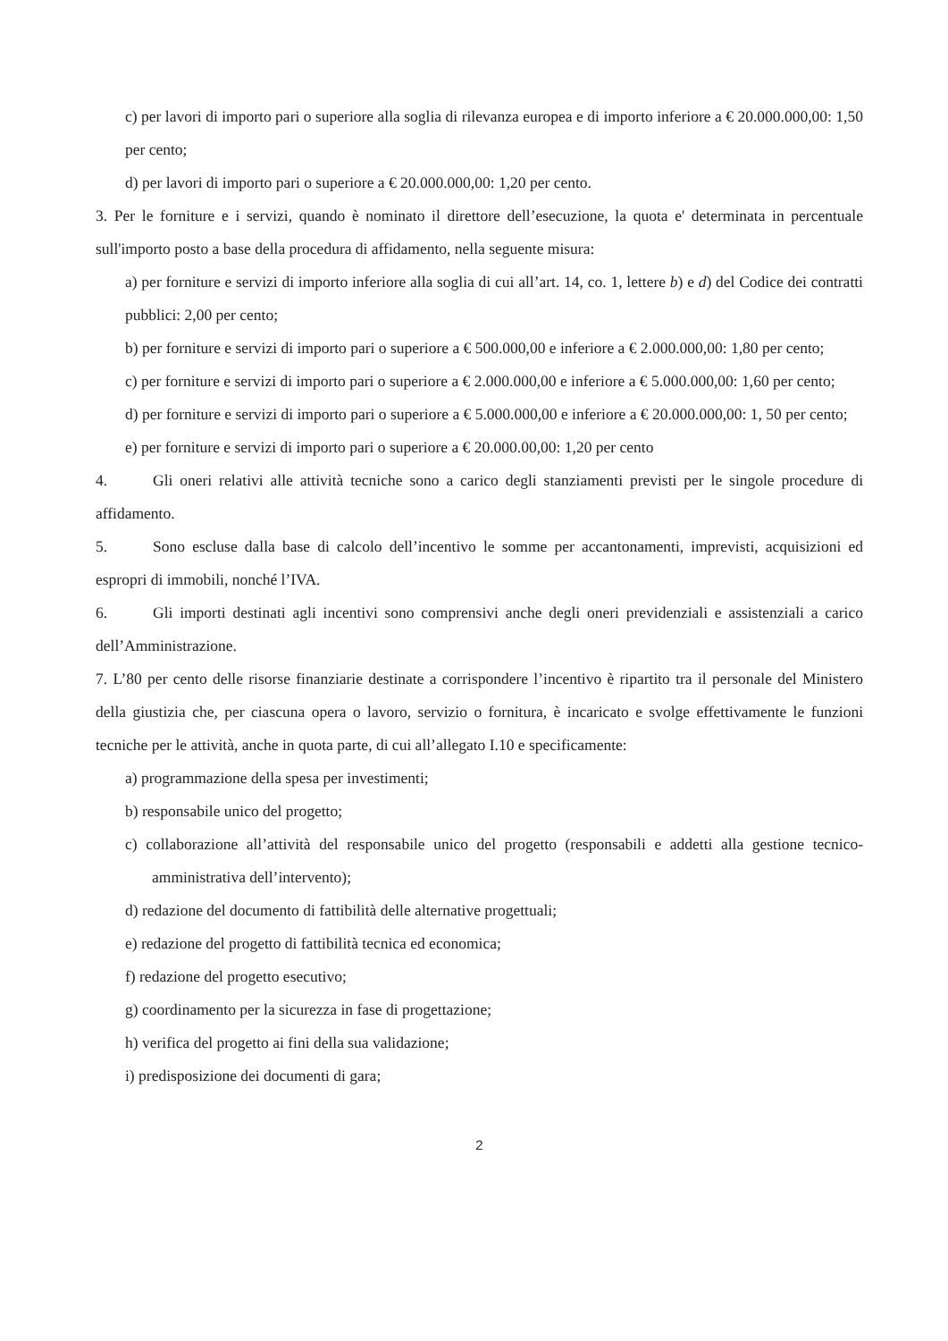c) per lavori di importo pari o superiore alla soglia di rilevanza europea e di importo inferiore a € 20.000.000,00: 1,50 per cento;
d) per lavori di importo pari o superiore a € 20.000.000,00: 1,20 per cento.
3. Per le forniture e i servizi, quando è nominato il direttore dell’esecuzione, la quota e' determinata in percentuale sull'importo posto a base della procedura di affidamento, nella seguente misura:
a) per forniture e servizi di importo inferiore alla soglia di cui all’art. 14, co. 1, lettere b) e d) del Codice dei contratti pubblici: 2,00 per cento;
b) per forniture e servizi di importo pari o superiore a € 500.000,00 e inferiore a € 2.000.000,00: 1,80 per cento;
c) per forniture e servizi di importo pari o superiore a € 2.000.000,00 e inferiore a € 5.000.000,00: 1,60 per cento;
d) per forniture e servizi di importo pari o superiore a € 5.000.000,00 e inferiore a € 20.000.000,00: 1, 50 per cento;
e) per forniture e servizi di importo pari o superiore a € 20.000.00,00: 1,20 per cento
4. Gli oneri relativi alle attività tecniche sono a carico degli stanziamenti previsti per le singole procedure di affidamento.
5. Sono escluse dalla base di calcolo dell’incentivo le somme per accantonamenti, imprevisti, acquisizioni ed espropri di immobili, nonché l’IVA.
6. Gli importi destinati agli incentivi sono comprensivi anche degli oneri previdenziali e assistenziali a carico dell’Amministrazione.
7. L’80 per cento delle risorse finanziarie destinate a corrispondere l’incentivo è ripartito tra il personale del Ministero della giustizia che, per ciascuna opera o lavoro, servizio o fornitura, è incaricato e svolge effettivamente le funzioni tecniche per le attività, anche in quota parte, di cui all’allegato I.10 e specificamente:
a) programmazione della spesa per investimenti;
b) responsabile unico del progetto;
c) collaborazione all’attività del responsabile unico del progetto (responsabili e addetti alla gestione tecnico-amministrativa dell’intervento);
d) redazione del documento di fattibilità delle alternative progettuali;
e) redazione del progetto di fattibilità tecnica ed economica;
f) redazione del progetto esecutivo;
g) coordinamento per la sicurezza in fase di progettazione;
h) verifica del progetto ai fini della sua validazione;
i) predisposizione dei documenti di gara;
2